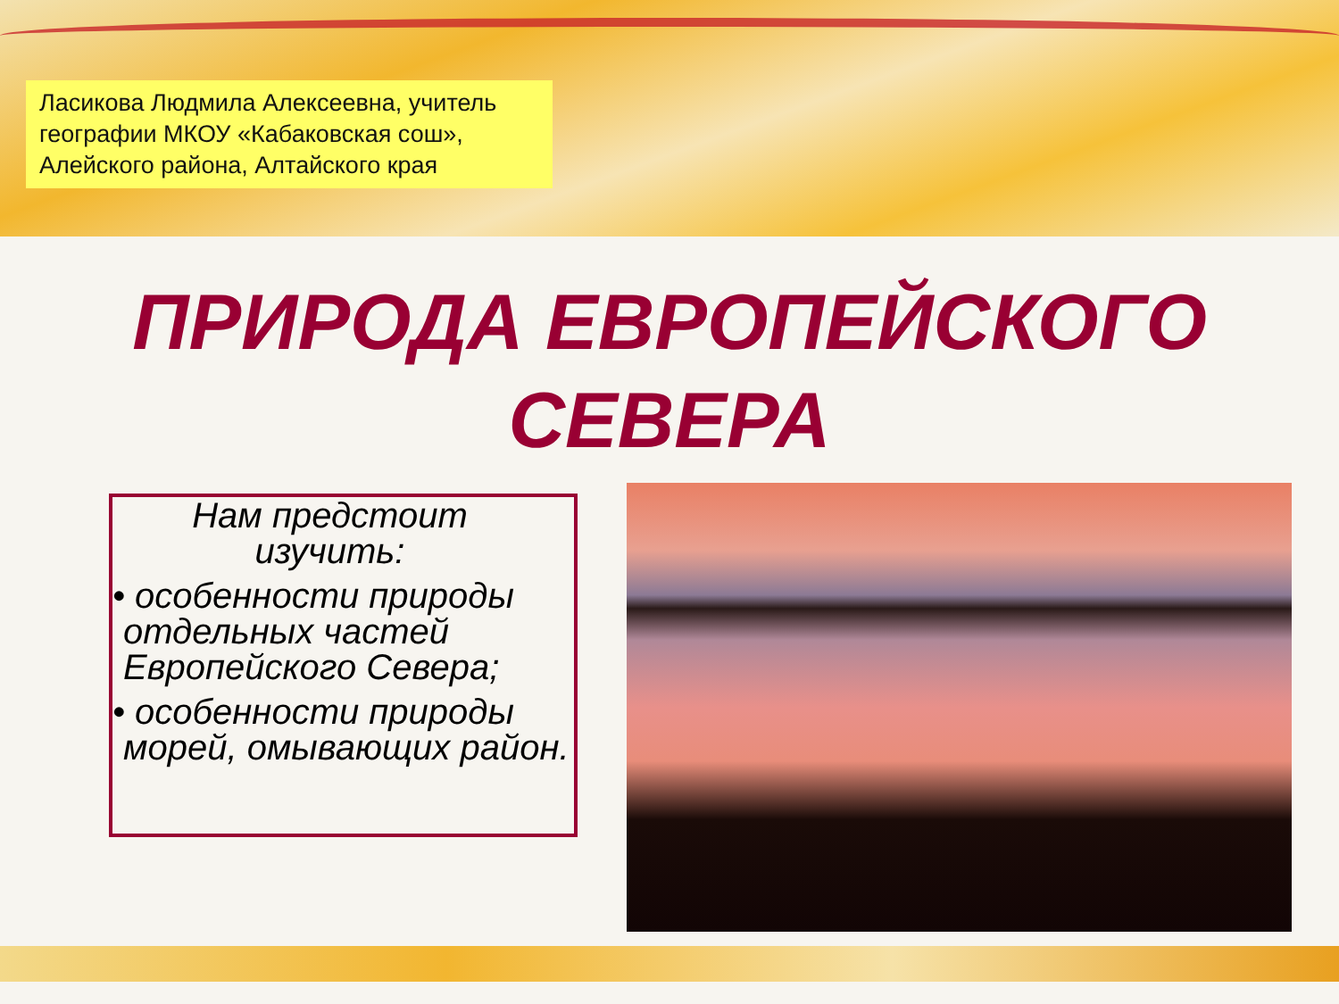Ласикова Людмила Алексеевна, учитель географии МКОУ «Кабаковская сош», Алейского района, Алтайского края
ПРИРОДА ЕВРОПЕЙСКОГО
СЕВЕРА
Нам предстоит изучить:
• особенности природы отдельных частей Европейского Севера;
• особенности природы морей, омывающих район.